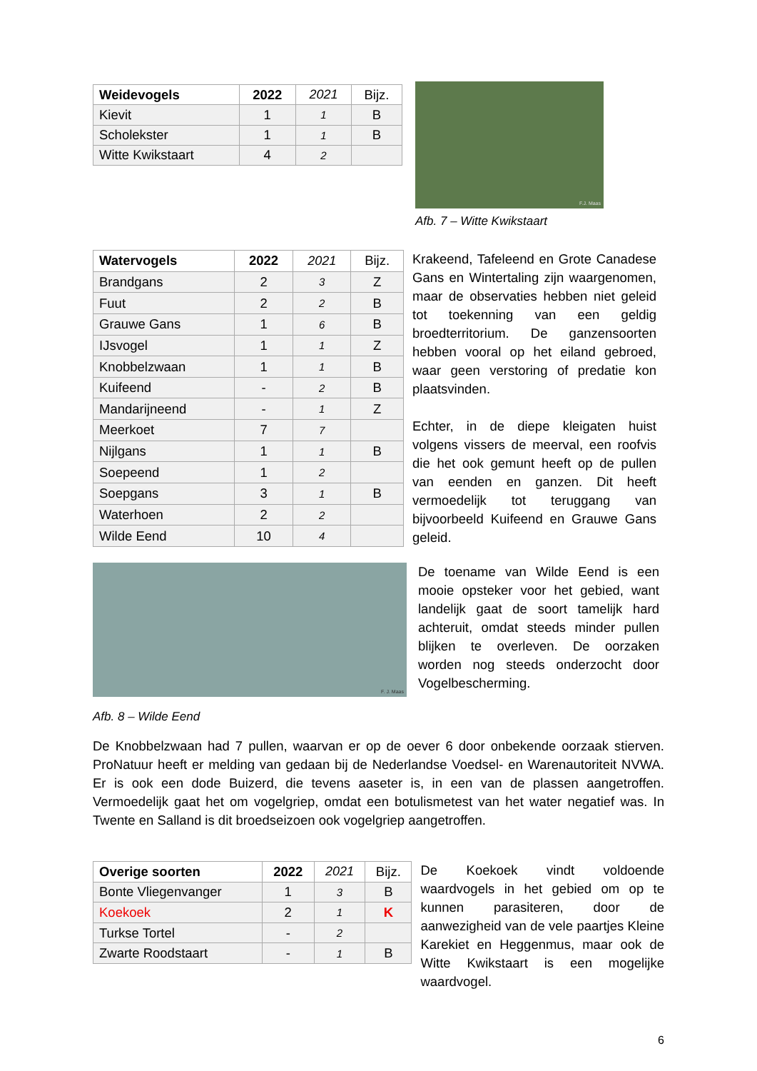| Weidevogels | 2022 | 2021 | Bijz. |
| --- | --- | --- | --- |
| Kievit | 1 | 1 | B |
| Scholekster | 1 | 1 | B |
| Witte Kwikstaart | 4 | 2 | |
F.J. Maas
Afb. 7 – Witte Kwikstaart
| Watervogels | 2022 | 2021 | Bijz. |
| --- | --- | --- | --- |
| Brandgans | 2 | 3 | Z |
| Fuut | 2 | 2 | B |
| Grauwe Gans | 1 | 6 | B |
| IJsvogel | 1 | 1 | Z |
| Knobbelzwaan | 1 | 1 | B |
| Kuifeend | - | 2 | B |
| Mandarijneend | - | 1 | Z |
| Meerkoet | 7 | 7 | |
| Nijlgans | 1 | 1 | B |
| Soepeend | 1 | 2 | |
| Soepgans | 3 | 1 | B |
| Waterhoen | 2 | 2 | |
| Wilde Eend | 10 | 4 | |
Krakeend, Tafeleend en Grote Canadese Gans en Wintertaling zijn waargenomen, maar de observaties hebben niet geleid tot toekenning van een geldig broedterritorium. De ganzensoorten hebben vooral op het eiland gebroed, waar geen verstoring of predatie kon plaatsvinden.
Echter, in de diepe kleigaten huist volgens vissers de meerval, een roofvis die het ook gemunt heeft op de pullen van eenden en ganzen. Dit heeft vermoedelijk tot teruggang van bijvoorbeeld Kuifeend en Grauwe Gans geleid.
F. J. Maas
Afb. 8 – Wilde Eend
De toename van Wilde Eend is een mooie opsteker voor het gebied, want landelijk gaat de soort tamelijk hard achteruit, omdat steeds minder pullen blijken te overleven. De oorzaken worden nog steeds onderzocht door Vogelbescherming.
De Knobbelzwaan had 7 pullen, waarvan er op de oever 6 door onbekende oorzaak stierven. ProNatuur heeft er melding van gedaan bij de Nederlandse Voedsel- en Warenautoriteit NVWA. Er is ook een dode Buizerd, die tevens aaseter is, in een van de plassen aangetroffen. Vermoedelijk gaat het om vogelgriep, omdat een botulismetest van het water negatief was. In Twente en Salland is dit broedseizoen ook vogelgriep aangetroffen.
| Overige soorten | 2022 | 2021 | Bijz. |
| --- | --- | --- | --- |
| Bonte Vliegenvanger | 1 | 3 | B |
| Koekoek | 2 | 1 | K |
| Turkse Tortel | - | 2 | |
| Zwarte Roodstaart | - | 1 | B |
De Koekoek vindt voldoende waardvogels in het gebied om op te kunnen parasiteren, door de aanwezigheid van de vele paartjes Kleine Karekiet en Heggenmus, maar ook de Witte Kwikstaart is een mogelijke waardvogel.
6